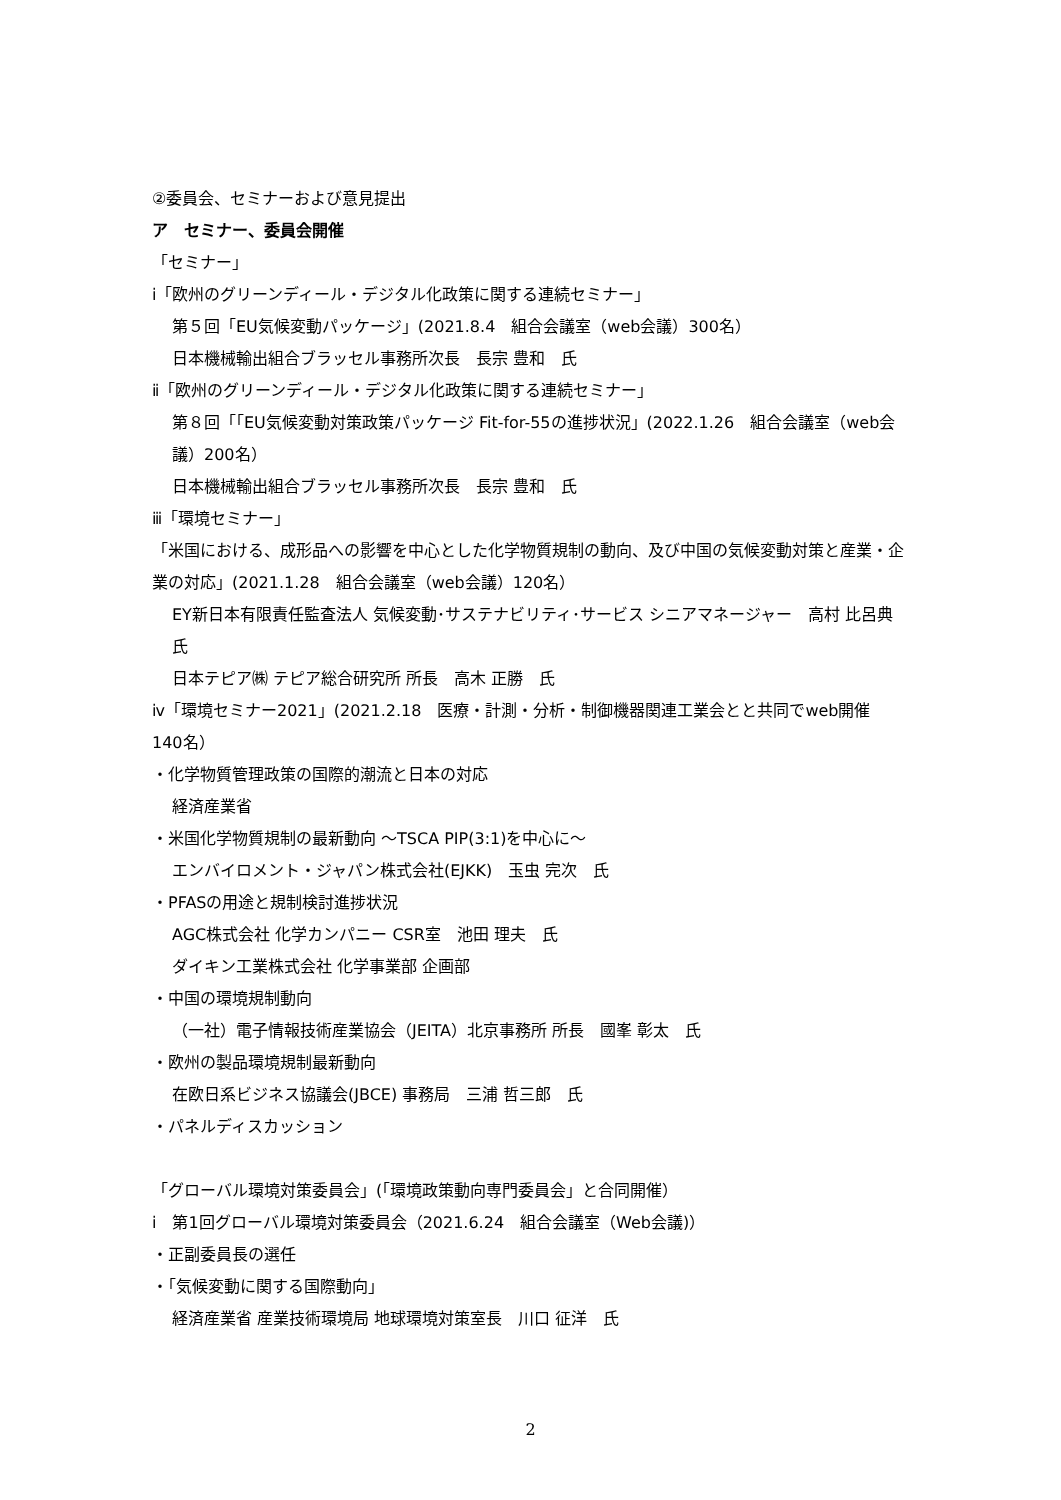②委員会、セミナーおよび意見提出
ア　セミナー、委員会開催
「セミナー」
ⅰ「欧州のグリーンディール・デジタル化政策に関する連続セミナー」
第５回「EU気候変動パッケージ」(2021.8.4　組合会議室（web会議）300名）
日本機械輸出組合ブラッセル事務所次長　長宗 豊和　氏
ⅱ「欧州のグリーンディール・デジタル化政策に関する連続セミナー」
第８回「｢EU気候変動対策政策パッケージ Fit-for-55の進捗状況」(2022.1.26　組合会議室（web会議）200名）
日本機械輸出組合ブラッセル事務所次長　長宗 豊和　氏
ⅲ「環境セミナー」
「米国における、成形品への影響を中心とした化学物質規制の動向、及び中国の気候変動対策と産業・企業の対応」(2021.1.28　組合会議室（web会議）120名）
EY新日本有限責任監査法人 気候変動･サステナビリティ･サービス シニアマネージャー　高村 比呂典　氏
日本テピア㈱ テピア総合研究所 所長　高木 正勝　氏
ⅳ「環境セミナー2021」(2021.2.18　医療・計測・分析・制御機器関連工業会とと共同でweb開催　140名）
・化学物質管理政策の国際的潮流と日本の対応
経済産業省
・米国化学物質規制の最新動向 ～TSCA PIP(3:1)を中心に～
エンバイロメント・ジャパン株式会社(EJKK)　玉虫 完次　氏
・PFASの用途と規制検討進捗状況
AGC株式会社 化学カンパニー CSR室　池田 理夫　氏
ダイキン工業株式会社 化学事業部 企画部
・中国の環境規制動向
（一社）電子情報技術産業協会（JEITA）北京事務所 所長　國峯 彰太　氏
・欧州の製品環境規制最新動向
在欧日系ビジネス協議会(JBCE) 事務局　三浦 哲三郎　氏
・パネルディスカッション
「グローバル環境対策委員会」(「環境政策動向専門委員会」と合同開催）
ⅰ　第1回グローバル環境対策委員会（2021.6.24　組合会議室（Web会議)）
・正副委員長の選任
・「気候変動に関する国際動向」
経済産業省 産業技術環境局 地球環境対策室長　川口 征洋　氏
2